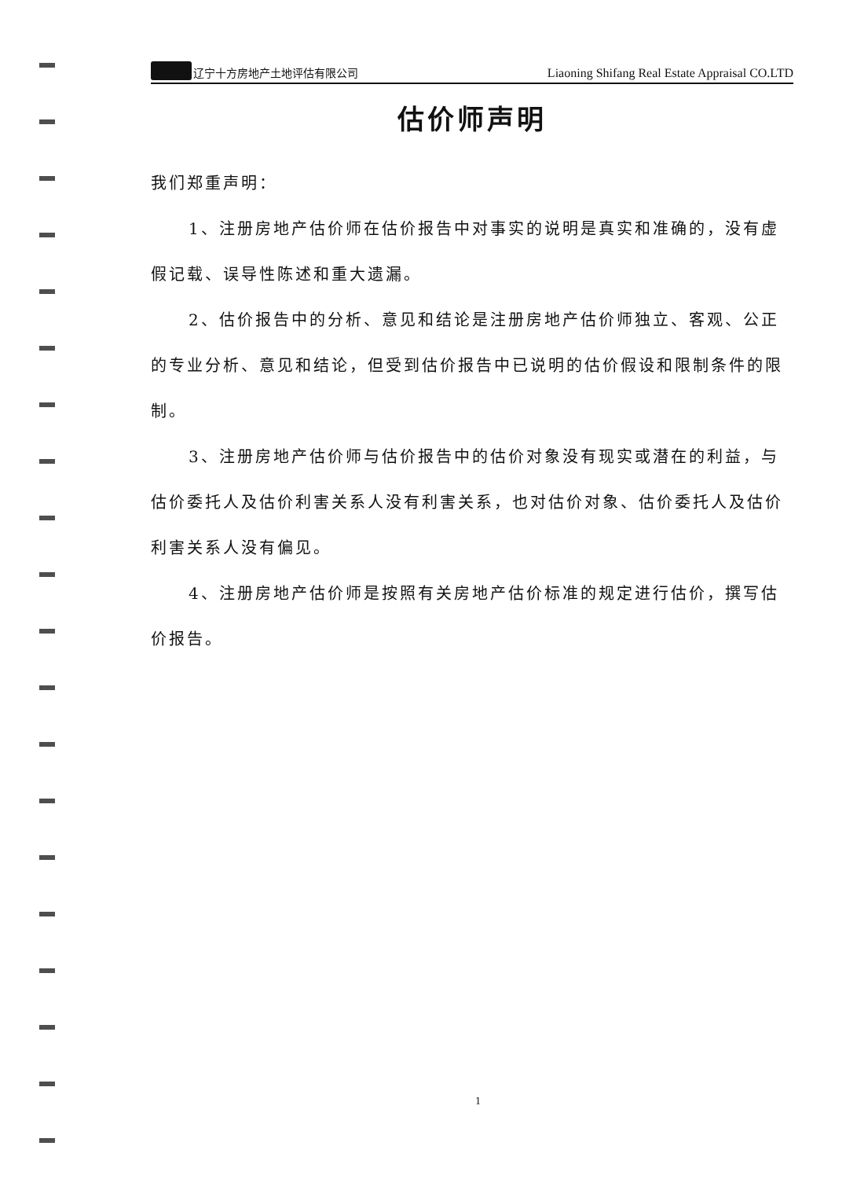辽宁十方房地产土地评估有限公司 Liaoning Shifang Real Estate Appraisal CO.LTD
估价师声明
我们郑重声明：
1、注册房地产估价师在估价报告中对事实的说明是真实和准确的，没有虚假记载、误导性陈述和重大遗漏。
2、估价报告中的分析、意见和结论是注册房地产估价师独立、客观、公正的专业分析、意见和结论，但受到估价报告中已说明的估价假设和限制条件的限制。
3、注册房地产估价师与估价报告中的估价对象没有现实或潜在的利益，与估价委托人及估价利害关系人没有利害关系，也对估价对象、估价委托人及估价利害关系人没有偏见。
4、注册房地产估价师是按照有关房地产估价标准的规定进行估价，撰写估价报告。
1